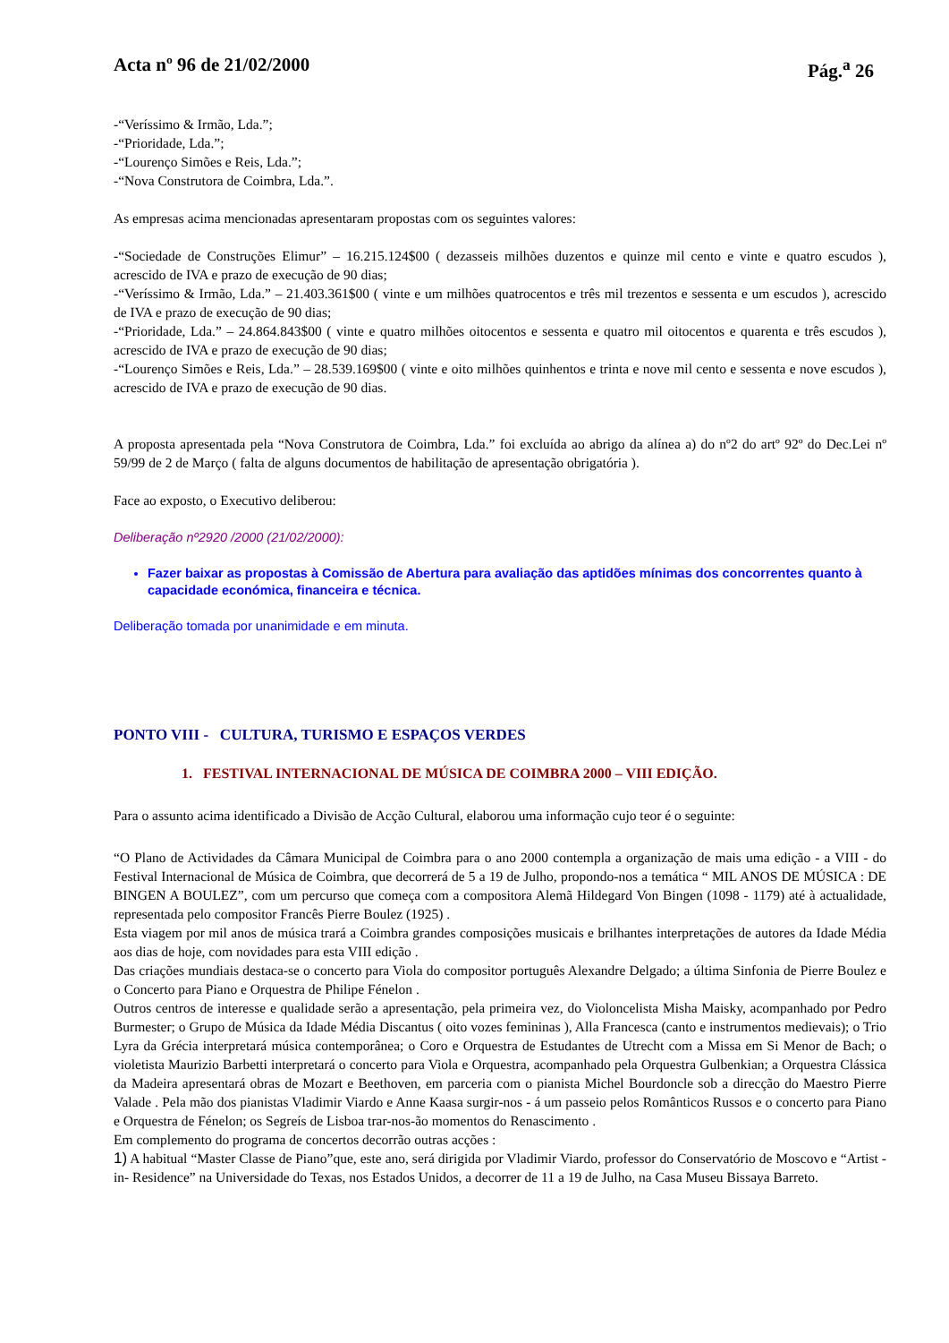Acta nº 96 de 21/02/2000 Pág.<sup>a</sup> 26
-“Veríssimo & Irmão, Lda.”;
-“Prioridade, Lda.”;
-“Lourenço Simões e Reis, Lda.”;
-“Nova Construtora de Coimbra, Lda.”.
As empresas acima mencionadas apresentaram propostas com os seguintes valores:
-“Sociedade de Construções Elimur” – 16.215.124$00 ( dezasseis milhões duzentos e quinze mil cento e vinte e quatro escudos ), acrescido de IVA e prazo de execução de 90 dias;
-“Veríssimo & Irmão, Lda.” – 21.403.361$00 ( vinte e um milhões quatrocentos e três mil trezentos e sessenta e um escudos ), acrescido de IVA e prazo de execução de 90 dias;
-“Prioridade, Lda.” – 24.864.843$00 ( vinte e quatro milhões oitocentos e sessenta e quatro mil oitocentos e quarenta e três escudos ), acrescido de IVA e prazo de execução de 90 dias;
-“Lourenço Simões e Reis, Lda.” – 28.539.169$00 ( vinte e oito milhões quinhentos e trinta e nove mil cento e sessenta e nove escudos ), acrescido de IVA e prazo de execução de 90 dias.
A proposta apresentada pela “Nova Construtora de Coimbra, Lda.” foi excluída ao abrigo da alínea a) do nº2 do artº 92º do Dec.Lei nº 59/99 de 2 de Março ( falta de alguns documentos de habilitação de apresentação obrigatória ).
Face ao exposto, o Executivo deliberou:
Deliberação nº2920 /2000 (21/02/2000):
Fazer baixar as propostas à Comissão de Abertura para avaliação das aptidões mínimas dos concorrentes quanto à capacidade económica, financeira e técnica.
Deliberação tomada por unanimidade e em minuta.
PONTO VIII - CULTURA, TURISMO E ESPAÇOS VERDES
1. FESTIVAL INTERNACIONAL DE MÚSICA DE COIMBRA 2000 – VIII EDIÇÃO.
Para o assunto acima identificado a Divisão de Acção Cultural, elaborou uma informação cujo teor é o seguinte:
“O Plano de Actividades da Câmara Municipal de Coimbra para o ano 2000 contempla a organização de mais uma edição - a VIII - do Festival Internacional de Música de Coimbra, que decorrerá de 5 a 19 de Julho, propondo-nos a temática “ MIL ANOS DE MÚSICA : DE BINGEN A BOULEZ”, com um percurso que começa com a compositora Alemã Hildegard Von Bingen (1098 - 1179) até à actualidade, representada pelo compositor Francês Pierre Boulez (1925) .
Esta viagem por mil anos de música trará a Coimbra grandes composições musicais e brilhantes interpretações de autores da Idade Média aos dias de hoje, com novidades para esta VIII edição .
Das criações mundiais destaca-se o concerto para Viola do compositor português Alexandre Delgado; a última Sinfonia de Pierre Boulez e o Concerto para Piano e Orquestra de Philipe Fénelon .
Outros centros de interesse e qualidade serão a apresentação, pela primeira vez, do Violoncelista Misha Maisky, acompanhado por Pedro Burmester; o Grupo de Música da Idade Média Discantus ( oito vozes femininas ), Alla Francesca (canto e instrumentos medievais); o Trio Lyra da Grécia interpretará música contemporânea; o Coro e Orquestra de Estudantes de Utrecht com a Missa em Si Menor de Bach; o violetista Maurizio Barbetti interpretará o concerto para Viola e Orquestra, acompanhado pela Orquestra Gulbenkian; a Orquestra Clássica da Madeira apresentará obras de Mozart e Beethoven, em parceria com o pianista Michel Bourdoncle sob a direcção do Maestro Pierre Valade . Pela mão dos pianistas Vladimir Viardo e Anne Kaasa surgir-nos - á um passeio pelos Românticos Russos e o concerto para Piano e Orquestra de Fénelon; os Segreís de Lisboa trar-nos-ão momentos do Renascimento .
Em complemento do programa de concertos decorrão outras acções :
1) A habitual “Master Classe de Piano”que, este ano, será dirigida por Vladimir Viardo, professor do Conservatório de Moscovo e “Artist - in- Residence” na Universidade do Texas, nos Estados Unidos, a decorrer de 11 a 19 de Julho, na Casa Museu Bissaya Barreto.